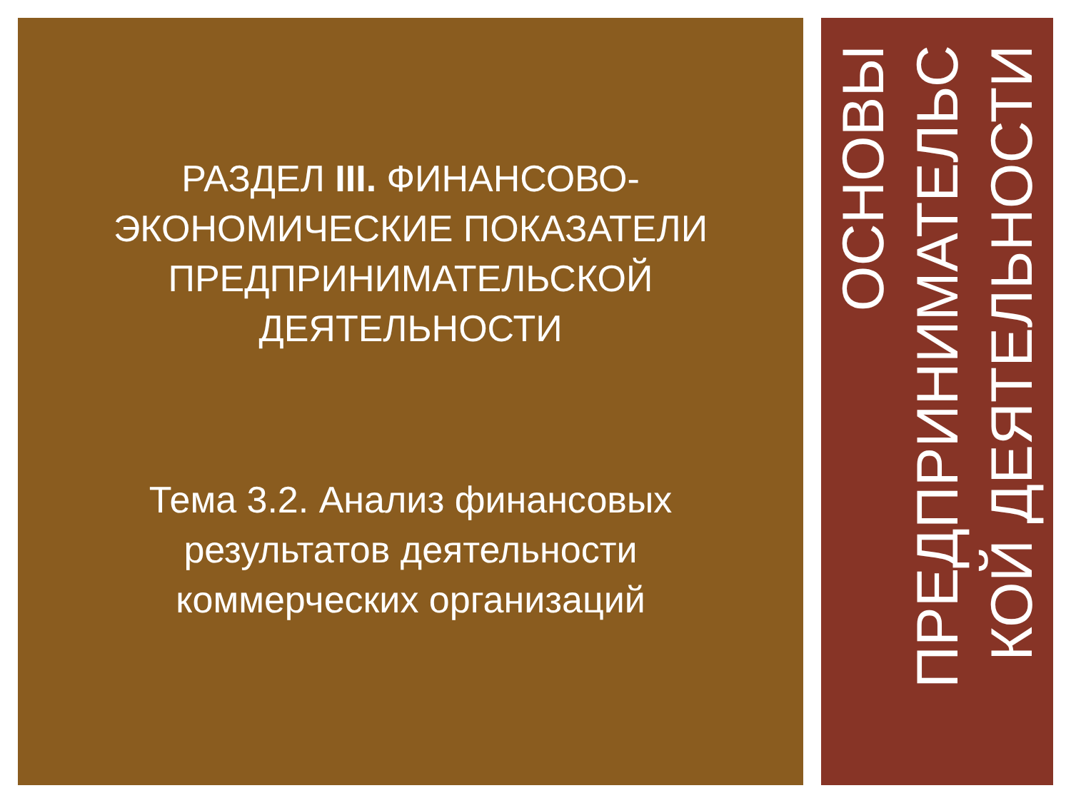РАЗДЕЛ III. ФИНАНСОВО-
ЭКОНОМИЧЕСКИЕ ПОКАЗАТЕЛИ
ПРЕДПРИНИМАТЕЛЬСКОЙ
ДЕЯТЕЛЬНОСТИ
Тема 3.2. Анализ финансовых
результатов деятельности
коммерческих организаций
ОСНОВЫ
ПРЕДПРИНИМАТЕЛЬС
КОЙ ДЕЯТЕЛЬНОСТИ